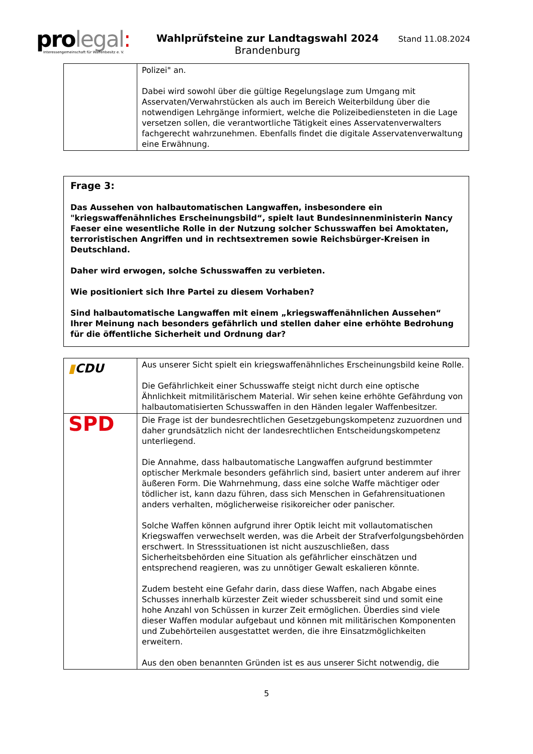prolegal:
Interessengemeinschaft für Waffenbesitz e. V.
Wahlprüfsteine zur Landtagswahl 2024
Brandenburg
Stand 11.08.2024
| | Polizei" an. Dabei wird sowohl über die gültige Regelungslage zum Umgang mit Asservaten/Verwahrstücken als auch im Bereich Weiterbildung über die notwendigen Lehrgänge informiert, welche die Polizeibediensteten in die Lage versetzen sollen, die verantwortliche Tätigkeit eines Asservatenverwalters fachgerecht wahrzunehmen. Ebenfalls findet die digitale Asservatenverwaltung eine Erwähnung. |
Frage 3:
Das Aussehen von halbautomatischen Langwaffen, insbesondere ein "kriegswaffenähnliches Erscheinungsbild“, spielt laut Bundesinnenministerin Nancy Faeser eine wesentliche Rolle in der Nutzung solcher Schusswaffen bei Amoktaten, terroristischen Angriffen und in rechtsextremen sowie Reichsbürger-Kreisen in Deutschland.
Daher wird erwogen, solche Schusswaffen zu verbieten.
Wie positioniert sich Ihre Partei zu diesem Vorhaben?
Sind halbautomatische Langwaffen mit einem „kriegswaffenähnlichen Aussehen“ Ihrer Meinung nach besonders gefährlich und stellen daher eine erhöhte Bedrohung für die öffentliche Sicherheit und Ordnung dar?
| ▮ CDU | Aus unserer Sicht spielt ein kriegswaffenähnliches Erscheinungsbild keine Rolle. Die Gefährlichkeit einer Schusswaffe steigt nicht durch eine optische Ähnlichkeit mitmilitärischem Material. Wir sehen keine erhöhte Gefährdung von halbautomatisierten Schusswaffen in den Händen legaler Waffenbesitzer. |
| SPD | Die Frage ist der bundesrechtlichen Gesetzgebungskompetenz zuzuordnen und daher grundsätzlich nicht der landesrechtlichen Entscheidungskompetenz unterliegend. Die Annahme, dass halbautomatische Langwaffen aufgrund bestimmter optischer Merkmale besonders gefährlich sind, basiert unter anderem auf ihrer äußeren Form. Die Wahrnehmung, dass eine solche Waffe mächtiger oder tödlicher ist, kann dazu führen, dass sich Menschen in Gefahrensituationen anders verhalten, möglicherweise risikoreicher oder panischer. Solche Waffen können aufgrund ihrer Optik leicht mit vollautomatischen Kriegswaffen verwechselt werden, was die Arbeit der Strafverfolgungsbehörden erschwert. In Stresssituationen ist nicht auszuschließen, dass Sicherheitsbehörden eine Situation als gefährlicher einschätzen und entsprechend reagieren, was zu unnötiger Gewalt eskalieren könnte. Zudem besteht eine Gefahr darin, dass diese Waffen, nach Abgabe eines Schusses innerhalb kürzester Zeit wieder schussbereit sind und somit eine hohe Anzahl von Schüssen in kurzer Zeit ermöglichen. Überdies sind viele dieser Waffen modular aufgebaut und können mit militärischen Komponenten und Zubehörteilen ausgestattet werden, die ihre Einsatzmöglichkeiten erweitern. Aus den oben benannten Gründen ist es aus unserer Sicht notwendig, die |
5